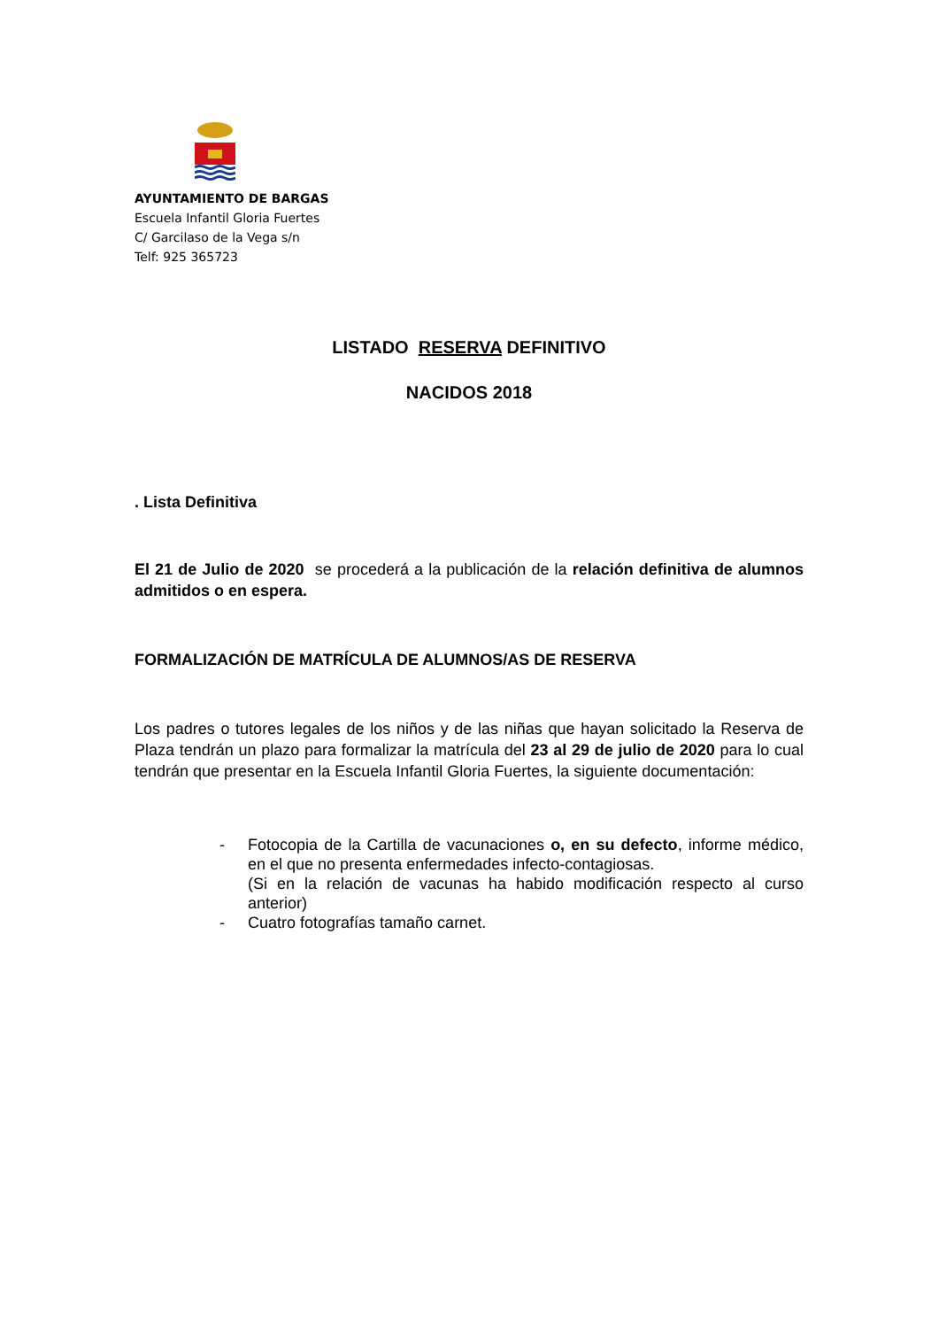AYUNTAMIENTO DE BARGAS
Escuela Infantil Gloria Fuertes
C/ Garcilaso de la Vega s/n
Telf: 925 365723
LISTADO RESERVA DEFINITIVO
NACIDOS 2018
. Lista Definitiva
El 21 de Julio de 2020 se procederá a la publicación de la relación definitiva de alumnos admitidos o en espera.
FORMALIZACIÓN DE MATRÍCULA DE ALUMNOS/AS DE RESERVA
Los padres o tutores legales de los niños y de las niñas que hayan solicitado la Reserva de Plaza tendrán un plazo para formalizar la matrícula del 23 al 29 de julio de 2020 para lo cual tendrán que presentar en la Escuela Infantil Gloria Fuertes, la siguiente documentación:
- Fotocopia de la Cartilla de vacunaciones o, en su defecto, informe médico, en el que no presenta enfermedades infecto-contagiosas.
(Si en la relación de vacunas ha habido modificación respecto al curso anterior)
- Cuatro fotografías tamaño carnet.